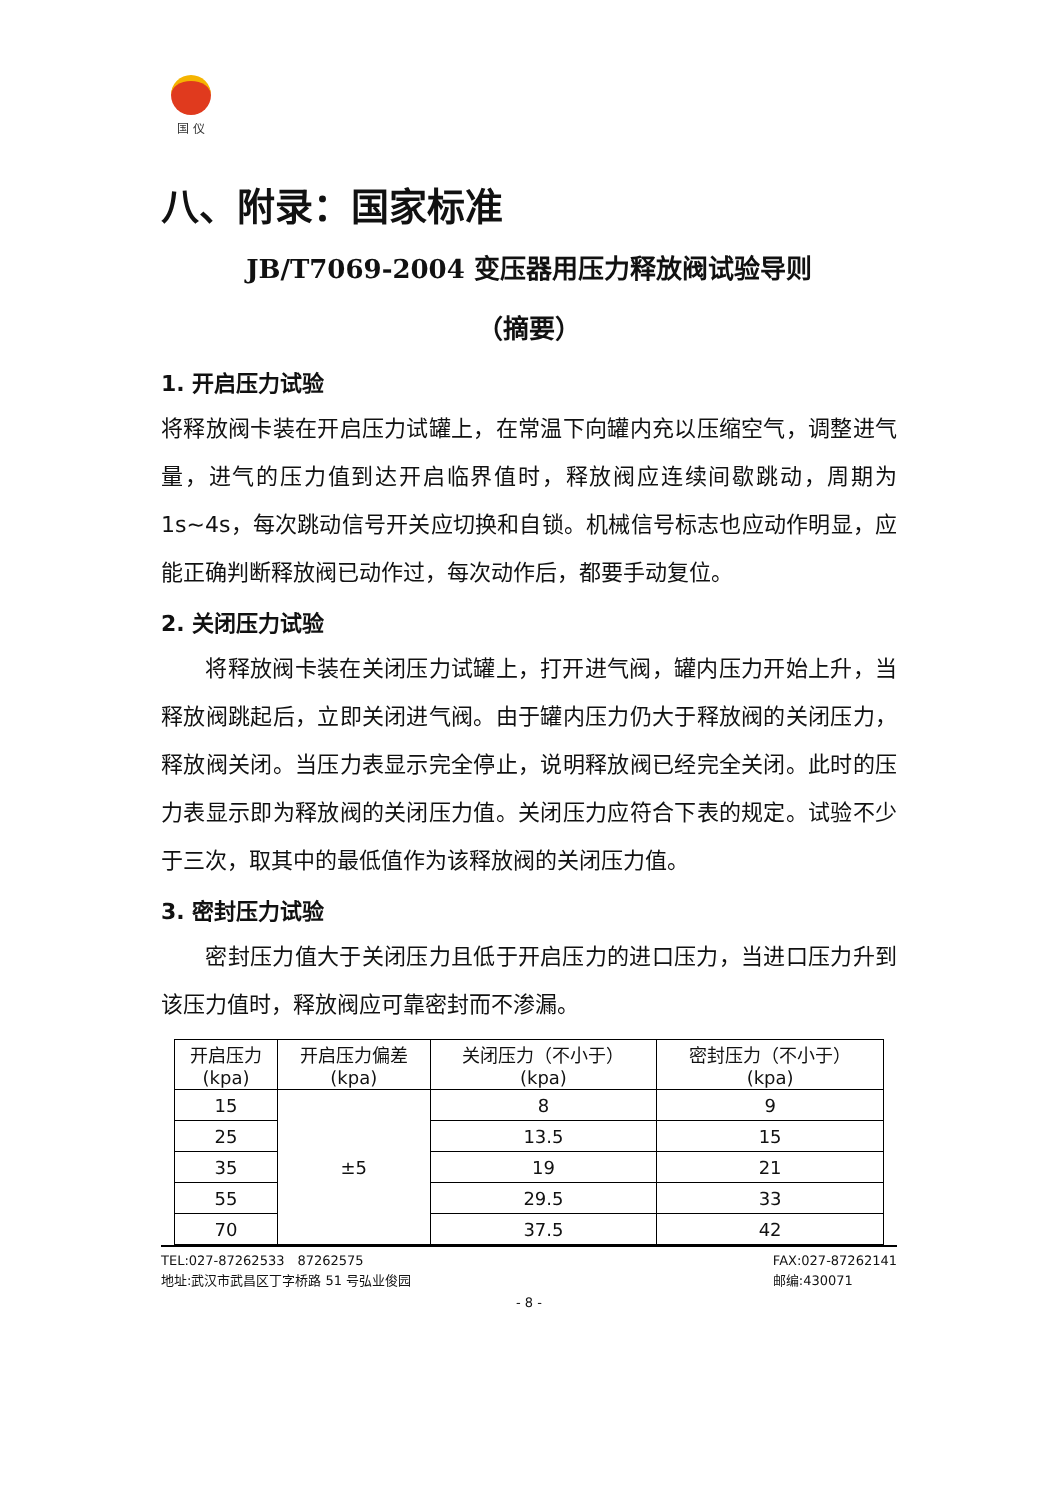国 仪
八、附录：国家标准
JB/T7069-2004 变压器用压力释放阀试验导则
（摘要）
1. 开启压力试验
将释放阀卡装在开启压力试罐上，在常温下向罐内充以压缩空气，调整进气量，进气的压力值到达开启临界值时，释放阀应连续间歇跳动，周期为 1s~4s，每次跳动信号开关应切换和自锁。机械信号标志也应动作明显，应能正确判断释放阀已动作过，每次动作后，都要手动复位。
2. 关闭压力试验
  将释放阀卡装在关闭压力试罐上，打开进气阀，罐内压力开始上升，当释放阀跳起后，立即关闭进气阀。由于罐内压力仍大于释放阀的关闭压力，释放阀关闭。当压力表显示完全停止，说明释放阀已经完全关闭。此时的压力表显示即为释放阀的关闭压力值。关闭压力应符合下表的规定。试验不少于三次，取其中的最低值作为该释放阀的关闭压力值。
3. 密封压力试验
  密封压力值大于关闭压力且低于开启压力的进口压力，当进口压力升到该压力值时，释放阀应可靠密封而不渗漏。
| 开启压力 (kpa) | 开启压力偏差 (kpa) | 关闭压力（不小于） (kpa) | 密封压力（不小于） (kpa) |
| --- | --- | --- | --- |
| 15 | ±5 | 8 | 9 |
| 25 | | 13.5 | 15 |
| 35 | | 19 | 21 |
| 55 | | 29.5 | 33 |
| 70 | | 37.5 | 42 |
TEL:027-87262533 87262575
地址:武汉市武昌区丁字桥路 51 号弘业俊园
FAX:027-87262141
邮编:430071
- 8 -